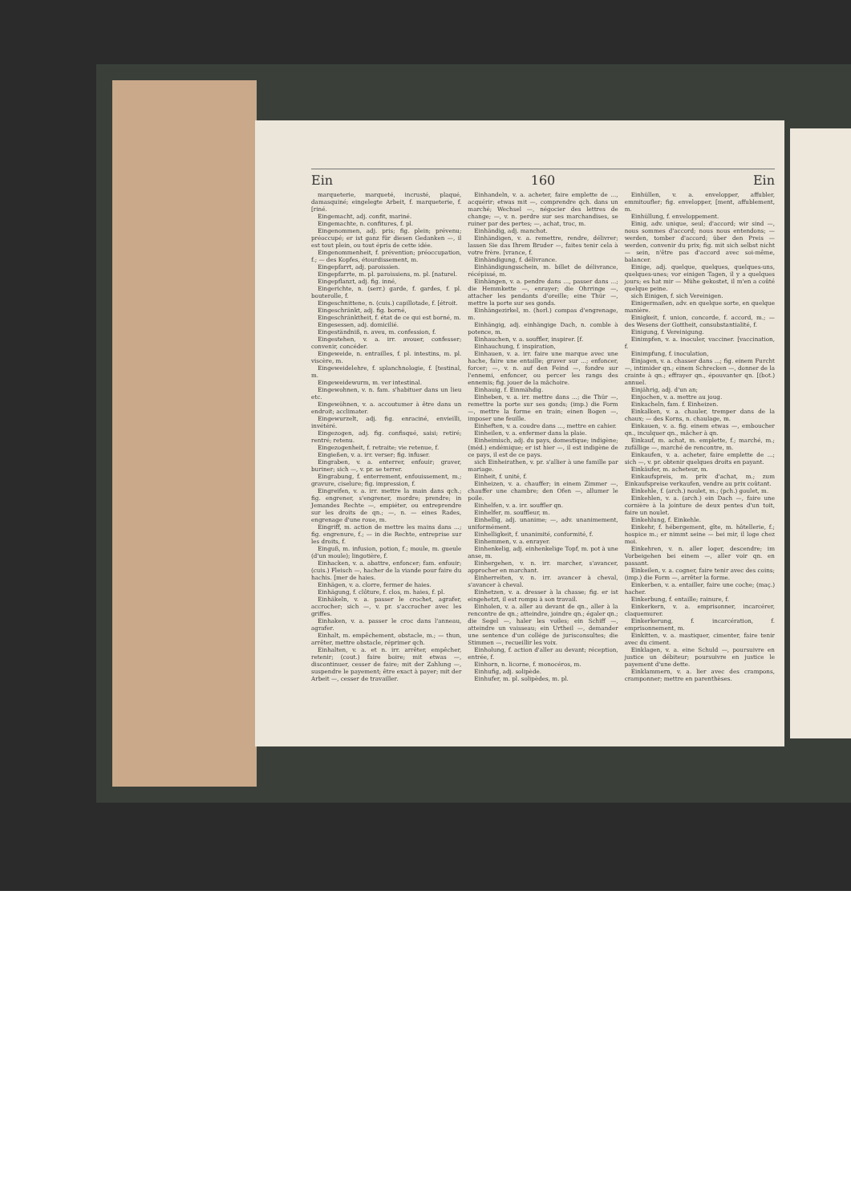Ein 160 Ein
marqueterie, marqueté, incrusté, plaqué, damasquiné; eingelegte Arbeit, f. marqueterie, f. [riné.
Eingemacht, adj. confit, mariné.
Eingemachte, n. confitures, f. pl.
Eingenommen, adj. pris; fig. plein; prévenu; préoccupé; er ist ganz für diesen Gedanken —, il est tout plein, ou tout épris de cette idée.
Eingenommenheit, f. prévention; préoccupation, f.; — des Kopfes, étourdissement, m.
Eingepfarrt, adj. paroissien.
Eingepfarrte, m. pl. paroissiens, m. pl. [naturel.
Eingepflanzt, adj. fig. inné,
Eingerichte, n. (serr.) garde, f. gardes, f. pl. bouterolle, f.
Eingeschnittene, n. (cuis.) capillotade, f. [étroit.
Eingeschränkt, adj. fig. borné,
Eingeschränktheit, f. état de ce qui est borné, m.
Eingesessen, adj. domicilié.
Eingeständniß, n. aveu, m. confession, f.
Eingestehen, v. a. irr. avouer, confesser; convenir, concéder.
Eingeweide, n. entrailles, f. pl. intestins, m. pl. viscère, m.
Eingeweidelehre, f. splanchnologie, f. [testinal, m.
Eingeweidewurm, m. ver intestinal.
Eingewohnen, v. n. fam. s'habituer dans un lieu etc.
Eingewöhnen, v. a. accoutumer à être dans un endroit; acclimater.
Eingewurzelt, adj. fig. enraciné, envieilli, invétéré.
Eingezogen, adj. fig. confisqué, saisi; retiré; rentré; retenu.
Eingezogenheit, f. retraite; vie retenue, f.
Eingießen, v. a. irr. verser; fig. infuser.
Eingraben, v. a. enterrer, enfouir; graver, buriner; sich —, v. pr. se terrer.
Eingrabung, f. enterrement, enfouissement, m.; gravure, ciselure; fig. impression, f.
Eingreifen, v. a. irr. mettre la main dans qch.; fig. engrener, s'engrener, mordre; prendre; in Jemandes Rechte —, empiéter, ou entreprendre sur les droits de qn.; —, n. — eines Rades, engrenage d'une roue, m.
Eingriff, m. action de mettre les mains dans ...; fig. engrenure, f.; — in die Rechte, entreprise sur les droits, f.
Einguß, m. infusion, potion, f.; moule, m. gueule (d'un moule); lingotière, f.
Einhacken, v. a. abattre, enfoncer; fam. enfouir; (cuis.) Fleisch —, hacher de la viande pour faire du hachis. [mer de haies.
Einhägen, v. a. clorre, fermer de haies.
Einhägung, f. clôture, f. clos, m. haies, f. pl.
Einhäkeln, v. a. passer le crochet, agrafer, accrocher; sich —, v. pr. s'accrocher avec les griffes.
Einhaken, v. a. passer le croc dans l'anneau, agrafer.
Einhalt, m. empêchement, obstacle, m.; — thun, arrêter, mettre obstacle, réprimer qch.
Einhalten, v. a. et n. irr. arrêter, empêcher, retenir; (cout.) faire boire; mit etwas —, discontinuer, cesser de faire; mit der Zahlung —, suspendre le payement; être exact à payer; mit der Arbeit —, cesser de travailler.
Einhandeln, v. a. acheter, faire emplette de ..., acquérir; etwas mit —, comprendre qch. dans un marché; Wechsel —, négocier des lettres de change; —, v. n. perdre sur ses marchandises, se ruiner par des pertes; —, achat, troc, m.
Einhändig, adj. manchot.
Einhändigen, v. a. remettre, rendre, délivrer; lassen Sie das Ihrem Bruder —, faites tenir cela à votre frère. [vrance, f.
Einhändigung, f. délivrance.
Einhändigungsschein, m. billet de délivrance, récépissé, m.
Einhängen, v. a. pendre dans ..., passer dans ...; die Hemmkette —, enrayer; die Ohrringe —, attacher les pendants d'oreille; eine Thür —, mettre la porte sur ses gonds.
Einhängezirkel, m. (horl.) compas d'engrenage, m.
Einhängig, adj. einhängige Dach, n. comble à potence, m.
Einhauchen, v. a. souffler, inspirer. [f.
Einhauchung, f. inspiration,
Einhauen, v. a. irr. faire une marque avec une hache, faire une entaille; graver sur ...; enfoncer, forcer; —, v. n. auf den Feind —, fondre sur l'ennemi, enfoncer, ou percer les rangs des ennemis; fig. jouer de la mâchoire.
Einhauig, f. Einmähdig.
Einheben, v. a. irr. mettre dans ...; die Thür —, remettre la porte sur ses gonds; (imp.) die Form —, mettre la forme en train; einen Bogen —, imposer une feuille.
Einheften, v. a. coudre dans ..., mettre en cahier.
Einheilen, v. a. enfermer dans la plaie.
Einheimisch, adj. du pays, domestique; indigène; (méd.) endémique; er ist hier —, il est indigène de ce pays, il est de ce pays.
sich Einheirathen, v. pr. s'allier à une famille par mariage.
Einheit, f. unité, f.
Einheizen, v. a. chauffer; in einem Zimmer —, chauffer une chambre; den Ofen —, allumer le poile.
Einhelfen, v. a. irr. souffler qn.
Einhelfer, m. souffleur, m.
Einhellig, adj. unanime; —, adv. unanimement, uniformément.
Einhelligkeit, f. unanimité, conformité, f.
Einhemmen, v. a. enrayer.
Einhenkelig, adj. einhenkelige Topf, m. pot à une anse, m.
Einhergehen, v. n. irr. marcher, s'avancer, approcher en marchant.
Einherreiten, v. n. irr. avancer à cheval, s'avancer à cheval.
Einhetzen, v. a. dresser à la chasse; fig. er ist eingehetzt, il est rompu à son travail.
Einholen, v. a. aller au devant de qn., aller à la rencontre de qn.; atteindre, joindre qn.; égaler qn.; die Segel —, haler les voiles; ein Schiff —, atteindre un vaisseau; ein Urtheil —, demander une sentence d'un collége de jurisconsultes; die Stimmen —, recueillir les voix.
Einholung, f. action d'aller au devant; réception, entrée, f.
Einhorn, n. licorne, f. monocéros, m.
Einhufig, adj. solipède.
Einhufer, m. pl. solipèdes, m. pl.
Einhüllen, v. a. envelopper, affubler, emmitoufler; fig. envelopper, [ment, affublement, m.
Einhüllung, f. enveloppement.
Einig, adv. unique, seul; d'accord; wir sind —, nous sommes d'accord; nous nous entendons; — werden, tomber d'accord; über den Preis — werden, convenir du prix; fig. mit sich selbst nicht — sein, n'être pas d'accord avec soi-même, balancer.
Einige, adj. quelque, quelques, quelques-uns, quelques-unes; vor einigen Tagen, il y a quelques jours; es hat mir — Mühe gekostet, il m'en a coûté quelque peine.
sich Einigen, f. sich Vereinigen.
Einigermaßen, adv. en quelque sorte, en quelque manière.
Einigkeit, f. union, concorde, f. accord, m.; — des Wesens der Gottheit, consubstantialité, f.
Einigung, f. Vereinigung.
Einimpfen, v. a. inoculer, vacciner. [vaccination, f.
Einimpfung, f. inoculation,
Einjagen, v. a. chasser dans ...; fig. einem Furcht —, intimider qn.; einem Schrecken —, donner de la crainte à qn.; effrayer qn., épouvanter qn. [(bot.) annuel.
Einjährig, adj. d'un an;
Einjochen, v. a. mettre au joug.
Einkacheln, fam. f. Einheizen.
Einkalken, v. a. chauler, tremper dans de la chaux; — des Korns, n. chaulage, m.
Einkauen, v. a. fig. einem etwas —, emboucher qn., inculquer qn., mâcher à qn.
Einkauf, m. achat, m. emplette, f.; marché, m.; zufällige —, marché de rencontre, m.
Einkaufen, v. a. acheter, faire emplette de ...; sich —, v. pr. obtenir quelques droits en payant.
Einkäufer, m. acheteur, m.
Einkaufspreis, m. prix d'achat, m.; zum Einkaufspreise verkaufen, vendre au prix coûtant.
Einkehle, f. (arch.) noulet, m.; (pch.) goulet, m.
Einkehlen, v. a. (arch.) ein Dach —, faire une cornière à la jointure de deux pentes d'un toit, faire un noulet.
Einkehlung, f. Einkehle.
Einkehr, f. hébergement, gîte, m. hôtellerie, f.; hospice m.; er nimmt seine — bei mir, il loge chez moi.
Einkehren, v. n. aller loger, descendre; im Vorbeigehen bei einem —, aller voir qn. en passant.
Einkeilen, v. a. cogner, faire tenir avec des coins; (imp.) die Form —, arrêter la forme.
Einkerben, v. a. entailler, faire une coche; (maç.) hacher.
Einkerbung, f. entaille; rainure, f.
Einkerkern, v. a. emprisonner, incarcérer, claquemurer.
Einkerkerung, f. incarcération, f. emprisonnement, m.
Einkitten, v. a. mastiquer, cimenter, faire tenir avec du ciment.
Einklagen, v. a. eine Schuld —, poursuivre en justice un débiteur; poursuivre en justice le payement d'une dette.
Einklammern, v. a. lier avec des crampons, cramponner; mettre en parenthèses.